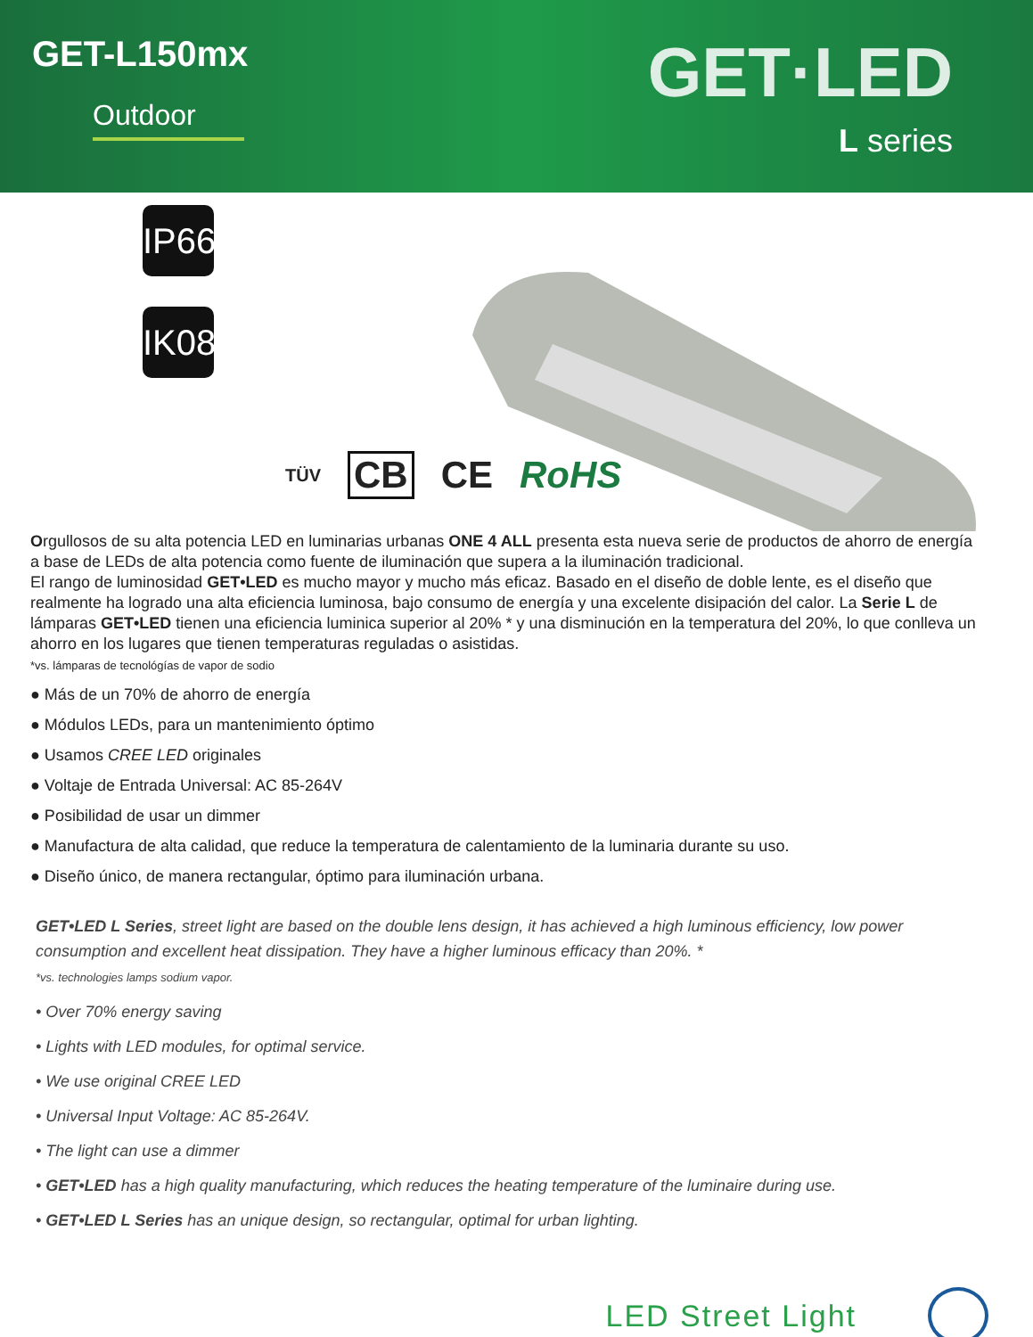GET-L150mx
Outdoor
GET·LED
L series
IP66
IK08
TÜV CB CE RoHS
Orgullosos de su alta potencia LED en luminarias urbanas ONE 4 ALL presenta esta nueva serie de productos de ahorro de energía a base de LEDs de alta potencia como fuente de iluminación que supera a la iluminación tradicional.
El rango de luminosidad GET•LED es mucho mayor y mucho más eficaz. Basado en el diseño de doble lente, es el diseño que realmente ha logrado una alta eficiencia luminosa, bajo consumo de energía y una excelente disipación del calor. La Serie L de lámparas GET•LED tienen una eficiencia luminica superior al 20% * y una disminución en la temperatura del 20%, lo que conlleva un ahorro en los lugares que tienen temperaturas reguladas o asistidas.
*vs. lámparas de tecnológías de vapor de sodio
● Más de un 70% de ahorro de energía
● Módulos LEDs, para un mantenimiento óptimo
● Usamos CREE LED originales
● Voltaje de Entrada Universal: AC 85-264V
● Posibilidad de usar un dimmer
● Manufactura de alta calidad, que reduce la temperatura de calentamiento de la luminaria durante su uso.
● Diseño único, de manera rectangular, óptimo para iluminación urbana.
GET•LED L Series, street light are based on the double lens design, it has achieved a high luminous efficiency, low power consumption and excellent heat dissipation. They have a higher luminous efficacy than 20%. *
*vs. technologies lamps sodium vapor.
• Over 70% energy saving
• Lights with LED modules, for optimal service.
• We use original CREE LED
• Universal Input Voltage: AC 85-264V.
• The light can use a dimmer
• GET•LED has a high quality manufacturing, which reduces the heating temperature of the luminaire during use.
• GET•LED L Series has an unique design, so rectangular, optimal for urban lighting.
LED Street Light